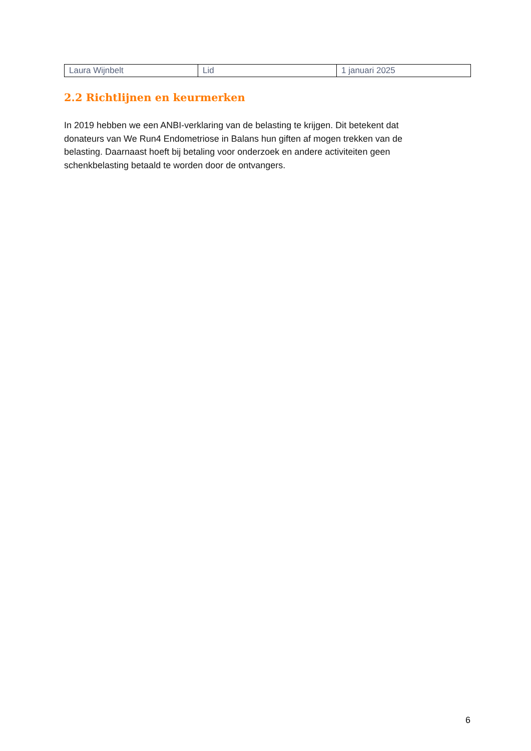| Laura Wijnbelt | Lid | 1 januari 2025 |
2.2 Richtlijnen en keurmerken
In 2019 hebben we een ANBI-verklaring van de belasting te krijgen. Dit betekent dat donateurs van We Run4 Endometriose in Balans hun giften af mogen trekken van de belasting. Daarnaast hoeft bij betaling voor onderzoek en andere activiteiten geen schenkbelasting betaald te worden door de ontvangers.
6